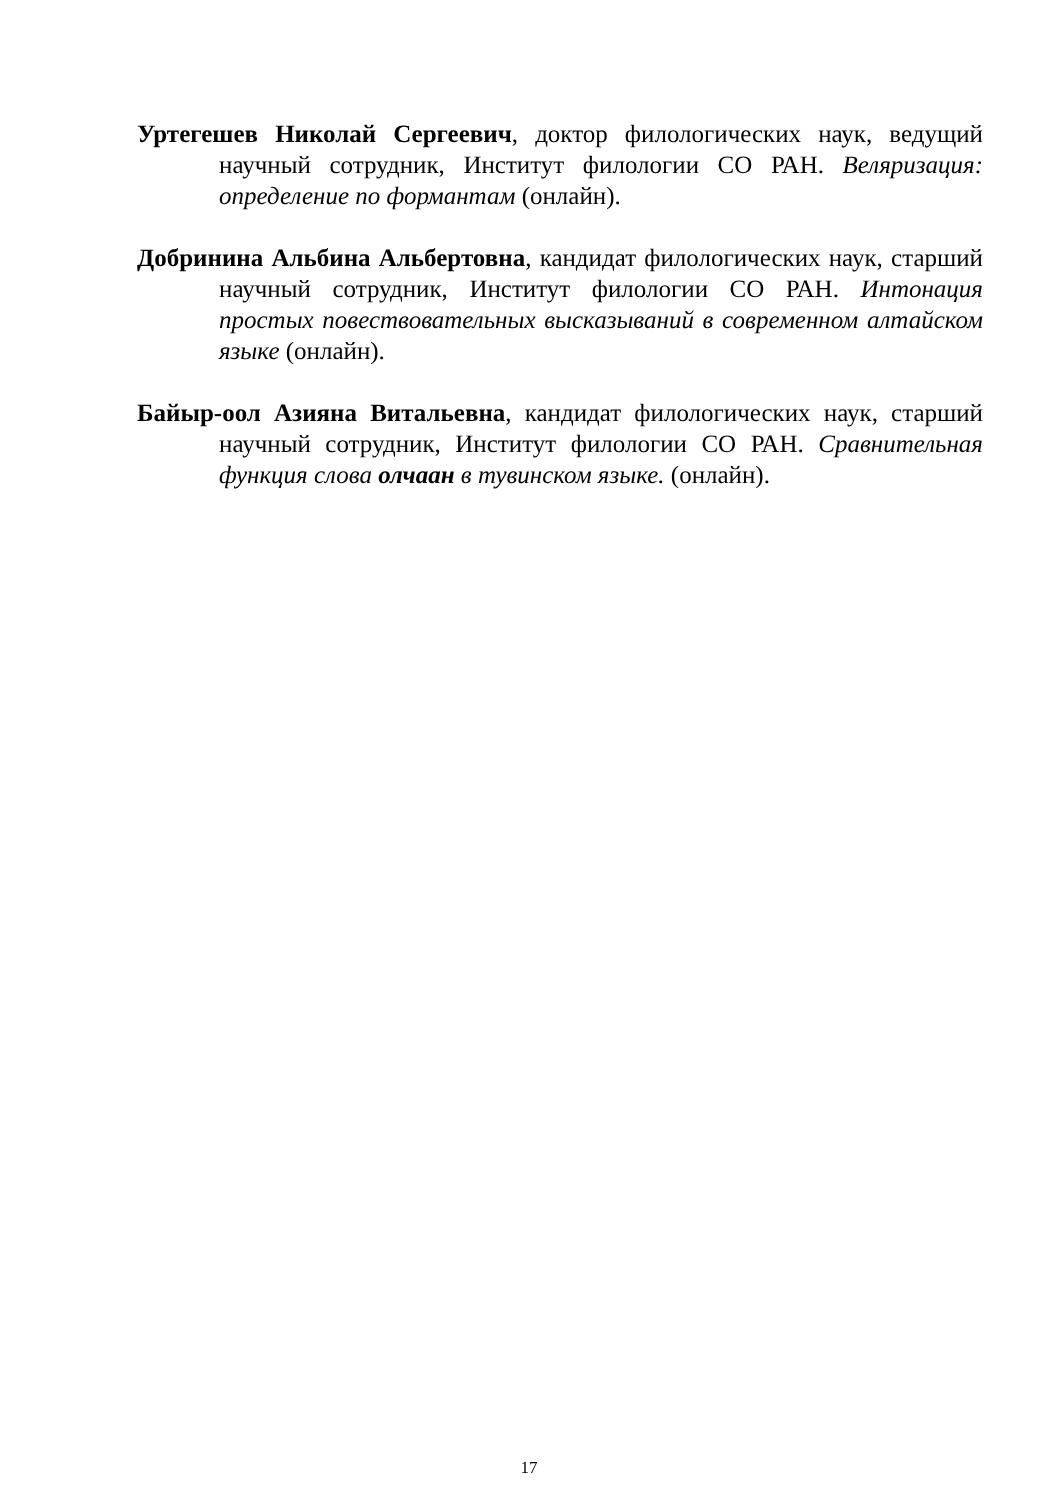Уртегешев Николай Сергеевич, доктор филологических наук, ведущий научный сотрудник, Институт филологии СО РАН. Веляризация: определение по формантам (онлайн).
Добринина Альбина Альбертовна, кандидат филологических наук, старший научный сотрудник, Институт филологии СО РАН. Интонация простых повествовательных высказываний в современном алтайском языке (онлайн).
Байыр-оол Азияна Витальевна, кандидат филологических наук, старший научный сотрудник, Институт филологии СО РАН. Сравнительная функция слова олчаан в тувинском языке. (онлайн).
17